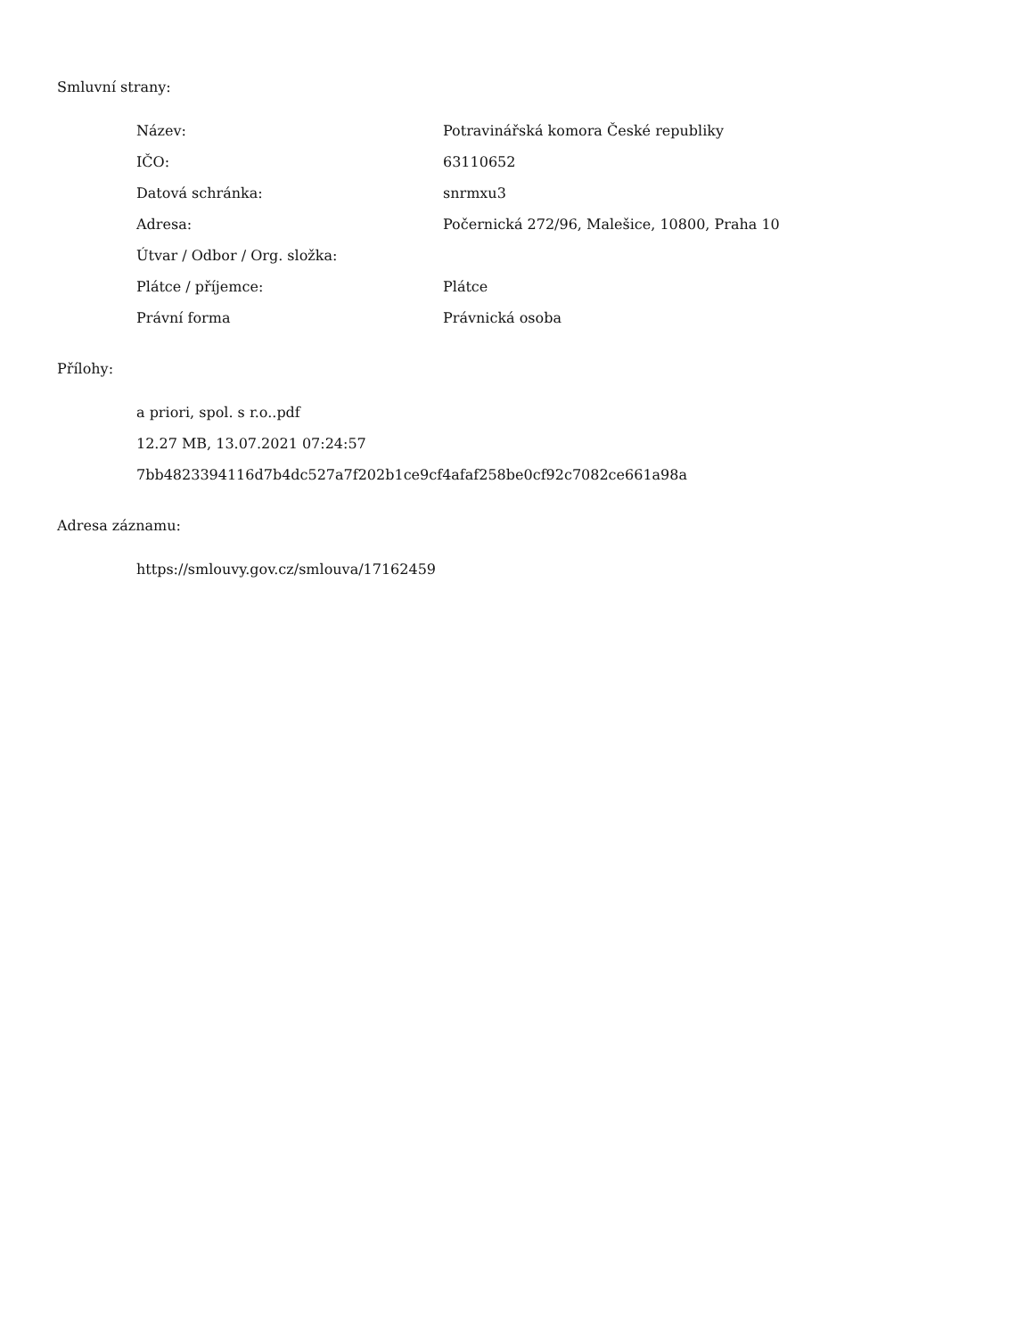Smluvní strany:
| Název: | Potravinářská komora České republiky |
| IČO: | 63110652 |
| Datová schránka: | snrmxu3 |
| Adresa: | Počernická 272/96, Malešice, 10800, Praha 10 |
| Útvar / Odbor / Org. složka: | |
| Plátce / příjemce: | Plátce |
| Právní forma | Právnická osoba |
Přílohy:
a priori, spol. s r.o..pdf
12.27 MB, 13.07.2021 07:24:57
7bb4823394116d7b4dc527a7f202b1ce9cf4afaf258be0cf92c7082ce661a98a
Adresa záznamu:
https://smlouvy.gov.cz/smlouva/17162459